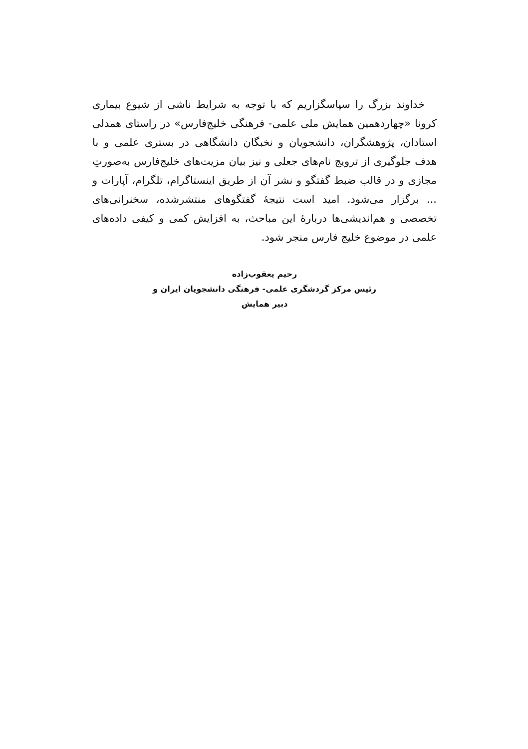خداوند بزرگ را سپاسگزاریم که با توجه به شرایط ناشی از شیوع بیماری کرونا «چهاردهمین همایش ملی علمی- فرهنگی خلیج‌فارس» در راستای همدلی استادان، پژوهشگران، دانشجویان و نخبگان دانشگاهی در بستری علمی و با هدف جلوگیری از ترویج نام‌های جعلی و نیز بیان مزیت‌های خلیج‌فارس به‌صورتِ مجازی و در قالب ضبط گفتگو و نشر آن از طریق اینستاگرام، تلگرام، آپارات و ... برگزار می‌شود. امید است نتیجۀ گفتگوهای منتشرشده، سخنرانی‌های تخصصی و هم‌اندیشی‌ها دربارۀ این مباحث، به افزایش کمی و کیفی داده‌های علمی در موضوع خلیج فارس منجر شود.
رحیم یعقوب‌زاده
رئیس مرکز گردشگری علمی- فرهنگی دانشجویان ایران و
دبیر همایش